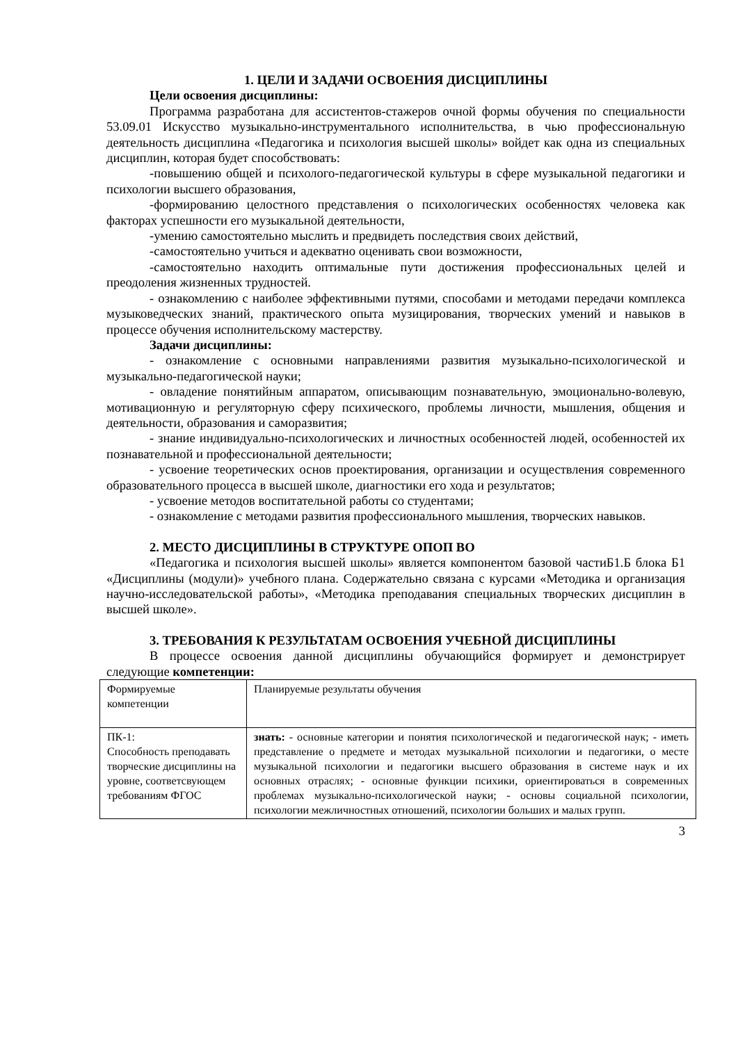1. ЦЕЛИ И ЗАДАЧИ ОСВОЕНИЯ ДИСЦИПЛИНЫ
Цели освоения дисциплины:
Программа разработана для ассистентов-стажеров очной формы обучения по специальности 53.09.01 Искусство музыкально-инструментального исполнительства, в чью профессиональную деятельность дисциплина «Педагогика и психология высшей школы» войдет как одна из специальных дисциплин, которая будет способствовать:
-повышению общей и психолого-педагогической культуры в сфере музыкальной педагогики и психологии высшего образования,
-формированию целостного представления о психологических особенностях человека как факторах успешности его музыкальной деятельности,
-умению самостоятельно мыслить и предвидеть последствия своих действий,
-самостоятельно учиться и адекватно оценивать свои возможности,
-самостоятельно находить оптимальные пути достижения профессиональных целей и преодоления жизненных трудностей.
- ознакомлению с наиболее эффективными путями, способами и методами передачи комплекса музыковедческих знаний, практического опыта музицирования, творческих умений и навыков в процессе обучения исполнительскому мастерству.
Задачи дисциплины:
- ознакомление с основными направлениями развития музыкально-психологической и музыкально-педагогической науки;
- овладение понятийным аппаратом, описывающим познавательную, эмоционально-волевую, мотивационную и регуляторную сферу психического, проблемы личности, мышления, общения и деятельности, образования и саморазвития;
- знание индивидуально-психологических и личностных особенностей людей, особенностей их познавательной и профессиональной деятельности;
- усвоение теоретических основ проектирования, организации и осуществления современного образовательного процесса в высшей школе, диагностики его хода и результатов;
- усвоение методов воспитательной работы со студентами;
- ознакомление с методами развития профессионального мышления, творческих навыков.
2. МЕСТО ДИСЦИПЛИНЫ В СТРУКТУРЕ ОПОП ВО
«Педагогика и психология высшей школы» является компонентом базовой частиБ1.Б блока Б1 «Дисциплины (модули)» учебного плана. Содержательно связана с курсами «Методика и организация научно-исследовательской работы», «Методика преподавания специальных творческих дисциплин в высшей школе».
3. ТРЕБОВАНИЯ К РЕЗУЛЬТАТАМ ОСВОЕНИЯ УЧЕБНОЙ ДИСЦИПЛИНЫ
В процессе освоения данной дисциплины обучающийся формирует и демонстрирует следующие компетенции:
| Формируемые компетенции | Планируемые результаты обучения |
| ПК-1: Способность преподавать творческие дисциплины на уровне, соответсвующем требованиям ФГОС | знать: - основные категории и понятия психологической и педагогической наук; - иметь представление о предмете и методах музыкальной психологии и педагогики, о месте музыкальной психологии и педагогики высшего образования в системе наук и их основных отраслях; - основные функции психики, ориентироваться в современных проблемах музыкально-психологической науки; - основы социальной психологии, психологии межличностных отношений, психологии больших и малых групп. |
3